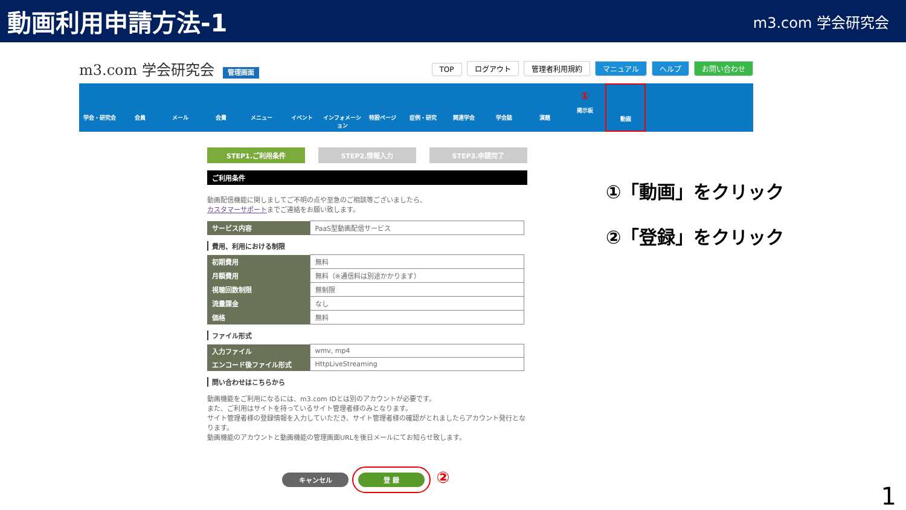動画利用申請方法-1
m3.com 学会研究会
m3.com 学会研究会 管理画面
TOP ログアウト 管理者利用規約 マニュアル ヘルプ お問い合わせ
学会・研究会 会員 メール 会費 メニュー イベント インフォメーション
特設ページ 症例・研究 関連学会 学会誌 演題
①
掲示板
動画
STEP1.ご利用条件 STEP2.情報入力 STEP3.申請完了
ご利用条件
動画配信機能に関しましてご不明の点や至急のご相談等ございましたら、
カスタマーサポートまでご連絡をお願い致します。
| サービス内容 | PaaS型動画配信サービス |
費用、利用における制限
| 初期費用 | 無料 |
| 月額費用 | 無料（※通信料は別途かかります） |
| 視聴回数制限 | 無制限 |
| 流量課金 | なし |
| 価格 | 無料 |
ファイル形式
| 入力ファイル | wmv, mp4 |
| エンコード後ファイル形式 | HttpLiveStreaming |
問い合わせはこちらから
動画機能をご利用になるには、m3.com IDとは別のアカウントが必要です。
また、ご利用はサイトを持っているサイト管理者様のみとなります。
サイト管理者様の登録情報を入力していただき、サイト管理者様の確認がとれましたらアカウント発行となります。
動画機能のアカウントと動画機能の管理画面URLを後日メールにてお知らせ致します。
キャンセル 登 録 ②
①「動画」をクリック
②「登録」をクリック
1